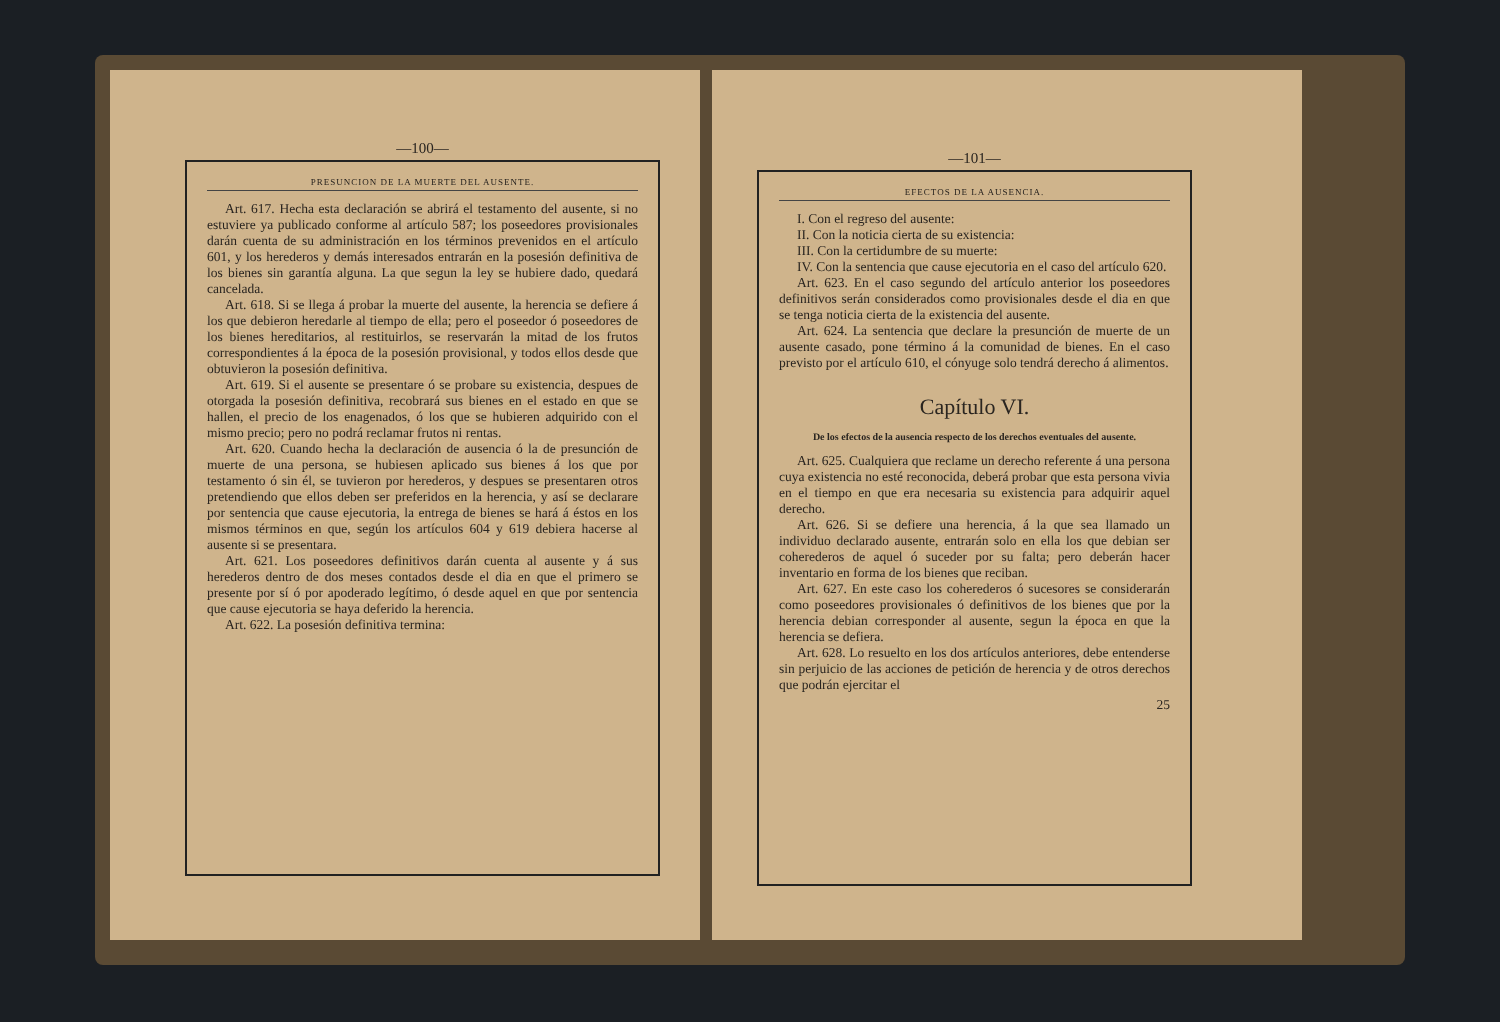—100—
PRESUNCION DE LA MUERTE DEL AUSENTE.
Art. 617. Hecha esta declaración se abrirá el testamento del ausente, si no estuviere ya publicado conforme al artículo 587; los poseedores provisionales darán cuenta de su administración en los términos prevenidos en el artículo 601, y los herederos y demás interesados entrarán en la posesión definitiva de los bienes sin garantía alguna. La que segun la ley se hubiere dado, quedará cancelada.
Art. 618. Si se llega á probar la muerte del ausente, la herencia se defiere á los que debieron heredarle al tiempo de ella; pero el poseedor ó poseedores de los bienes hereditarios, al restituirlos, se reservarán la mitad de los frutos correspondientes á la época de la posesión provisional, y todos ellos desde que obtuvieron la posesión definitiva.
Art. 619. Si el ausente se presentare ó se probare su existencia, despues de otorgada la posesión definitiva, recobrará sus bienes en el estado en que se hallen, el precio de los enagenados, ó los que se hubieren adquirido con el mismo precio; pero no podrá reclamar frutos ni rentas.
Art. 620. Cuando hecha la declaración de ausencia ó la de presunción de muerte de una persona, se hubiesen aplicado sus bienes á los que por testamento ó sin él, se tuvieron por herederos, y despues se presentaren otros pretendiendo que ellos deben ser preferidos en la herencia, y así se declarare por sentencia que cause ejecutoria, la entrega de bienes se hará á éstos en los mismos términos en que, según los artículos 604 y 619 debiera hacerse al ausente si se presentara.
Art. 621. Los poseedores definitivos darán cuenta al ausente y á sus herederos dentro de dos meses contados desde el dia en que el primero se presente por sí ó por apoderado legítimo, ó desde aquel en que por sentencia que cause ejecutoria se haya deferido la herencia.
Art. 622. La posesión definitiva termina:
—101—
EFECTOS DE LA AUSENCIA.
I. Con el regreso del ausente:
II. Con la noticia cierta de su existencia:
III. Con la certidumbre de su muerte:
IV. Con la sentencia que cause ejecutoria en el caso del artículo 620.
Art. 623. En el caso segundo del artículo anterior los poseedores definitivos serán considerados como provisionales desde el dia en que se tenga noticia cierta de la existencia del ausente.
Art. 624. La sentencia que declare la presunción de muerte de un ausente casado, pone término á la comunidad de bienes. En el caso previsto por el artículo 610, el cónyuge solo tendrá derecho á alimentos.
Capítulo VI.
De los efectos de la ausencia respecto de los derechos eventuales del ausente.
Art. 625. Cualquiera que reclame un derecho referente á una persona cuya existencia no esté reconocida, deberá probar que esta persona vivia en el tiempo en que era necesaria su existencia para adquirir aquel derecho.
Art. 626. Si se defiere una herencia, á la que sea llamado un individuo declarado ausente, entrarán solo en ella los que debian ser coherederos de aquel ó suceder por su falta; pero deberán hacer inventario en forma de los bienes que reciban.
Art. 627. En este caso los coherederos ó sucesores se considerarán como poseedores provisionales ó definitivos de los bienes que por la herencia debian corresponder al ausente, segun la época en que la herencia se defiera.
Art. 628. Lo resuelto en los dos artículos anteriores, debe entenderse sin perjuicio de las acciones de petición de herencia y de otros derechos que podrán ejercitar el
25